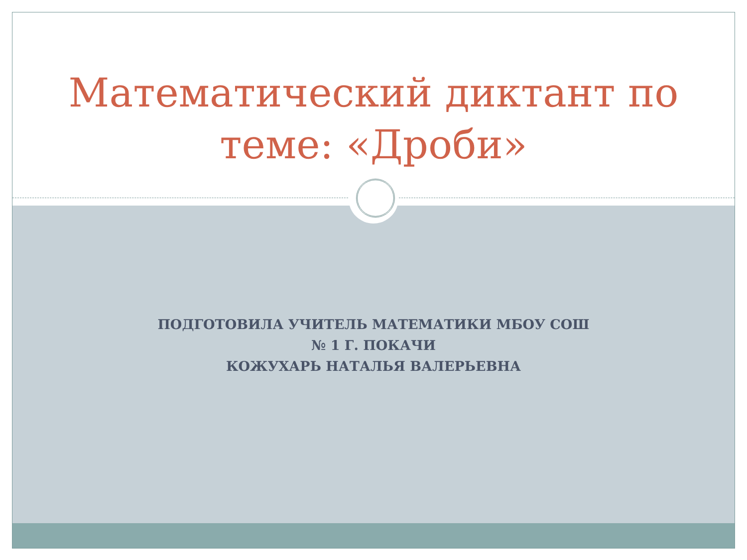Математический диктант по
теме: «Дроби»
ПОДГОТОВИЛА УЧИТЕЛЬ МАТЕМАТИКИ МБОУ СОШ
№ 1 Г. ПОКАЧИ
КОЖУХАРЬ НАТАЛЬЯ ВАЛЕРЬЕВНА